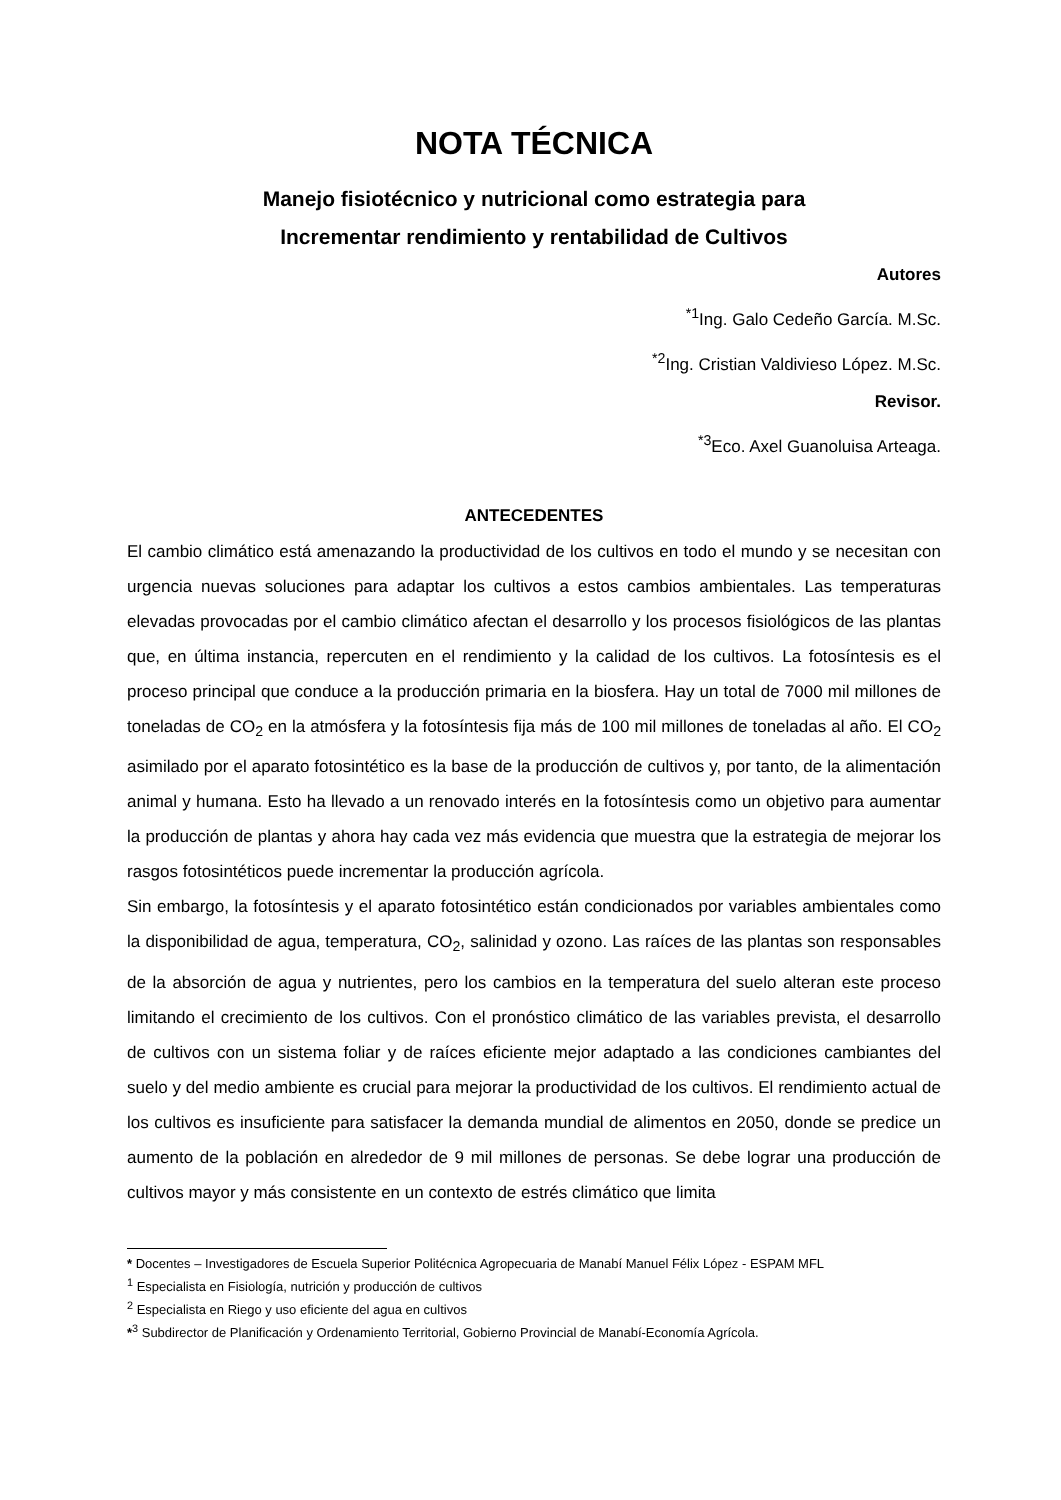NOTA TÉCNICA
Manejo fisiotécnico y nutricional como estrategia para
Incrementar rendimiento y rentabilidad de Cultivos
Autores
<sup>*1</sup>Ing. Galo Cedeño García. M.Sc.
<sup>*2</sup>Ing. Cristian Valdivieso López. M.Sc.
Revisor.
<sup>*3</sup>Eco. Axel Guanoluisa Arteaga.
ANTECEDENTES
El cambio climático está amenazando la productividad de los cultivos en todo el mundo y se necesitan con urgencia nuevas soluciones para adaptar los cultivos a estos cambios ambientales. Las temperaturas elevadas provocadas por el cambio climático afectan el desarrollo y los procesos fisiológicos de las plantas que, en última instancia, repercuten en el rendimiento y la calidad de los cultivos. La fotosíntesis es el proceso principal que conduce a la producción primaria en la biosfera. Hay un total de 7000 mil millones de toneladas de CO<sub>2</sub> en la atmósfera y la fotosíntesis fija más de 100 mil millones de toneladas al año. El CO<sub>2</sub> asimilado por el aparato fotosintético es la base de la producción de cultivos y, por tanto, de la alimentación animal y humana. Esto ha llevado a un renovado interés en la fotosíntesis como un objetivo para aumentar la producción de plantas y ahora hay cada vez más evidencia que muestra que la estrategia de mejorar los rasgos fotosintéticos puede incrementar la producción agrícola.
Sin embargo, la fotosíntesis y el aparato fotosintético están condicionados por variables ambientales como la disponibilidad de agua, temperatura, CO<sub>2</sub>, salinidad y ozono. Las raíces de las plantas son responsables de la absorción de agua y nutrientes, pero los cambios en la temperatura del suelo alteran este proceso limitando el crecimiento de los cultivos. Con el pronóstico climático de las variables prevista, el desarrollo de cultivos con un sistema foliar y de raíces eficiente mejor adaptado a las condiciones cambiantes del suelo y del medio ambiente es crucial para mejorar la productividad de los cultivos. El rendimiento actual de los cultivos es insuficiente para satisfacer la demanda mundial de alimentos en 2050, donde se predice un aumento de la población en alrededor de 9 mil millones de personas. Se debe lograr una producción de cultivos mayor y más consistente en un contexto de estrés climático que limita
* Docentes – Investigadores de Escuela Superior Politécnica Agropecuaria de Manabí Manuel Félix López - ESPAM MFL
<sup>1</sup> Especialista en Fisiología, nutrición y producción de cultivos
<sup>2</sup> Especialista en Riego y uso eficiente del agua en cultivos
*<sup>3</sup> Subdirector de Planificación y Ordenamiento Territorial, Gobierno Provincial de Manabí-Economía Agrícola.